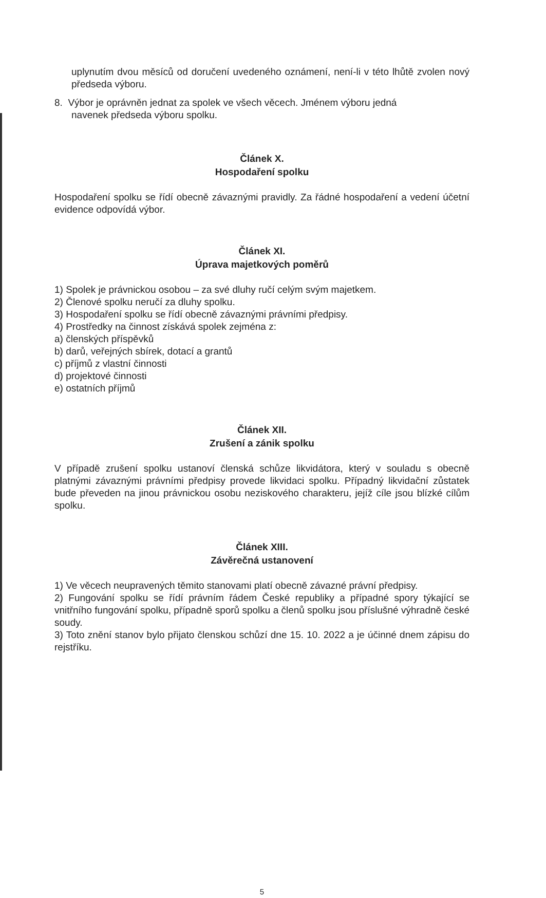uplynutím dvou měsíců od doručení uvedeného oznámení, není-li v této lhůtě zvolen nový předseda výboru.
8. Výbor je oprávněn jednat za spolek ve všech věcech. Jménem výboru jedná
navenek předseda výboru spolku.
Článek X.
Hospodaření spolku
Hospodaření spolku se řídí obecně závaznými pravidly. Za řádné hospodaření a vedení účetní evidence odpovídá výbor.
Článek XI.
Úprava majetkových poměrů
1) Spolek je právnickou osobou – za své dluhy ručí celým svým majetkem.
2) Členové spolku neručí za dluhy spolku.
3) Hospodaření spolku se řídí obecně závaznými právními předpisy.
4) Prostředky na činnost získává spolek zejména z:
a) členských příspěvků
b) darů, veřejných sbírek, dotací a grantů
c) příjmů z vlastní činnosti
d) projektové činnosti
e) ostatních příjmů
Článek XII.
Zrušení a zánik spolku
V případě zrušení spolku ustanoví členská schůze likvidátora, který v souladu s obecně platnými závaznými právními předpisy provede likvidaci spolku. Případný likvidační zůstatek bude převeden na jinou právnickou osobu neziskového charakteru, jejíž cíle jsou blízké cílům spolku.
Článek XIII.
Závěrečná ustanovení
1) Ve věcech neupravených těmito stanovami platí obecně závazné právní předpisy.
2) Fungování spolku se řídí právním řádem České republiky a případné spory týkající se vnitřního fungování spolku, případně sporů spolku a členů spolku jsou příslušné výhradně české soudy.
3) Toto znění stanov bylo přijato členskou schůzí dne 15. 10. 2022 a je účinné dnem zápisu do rejstříku.
5